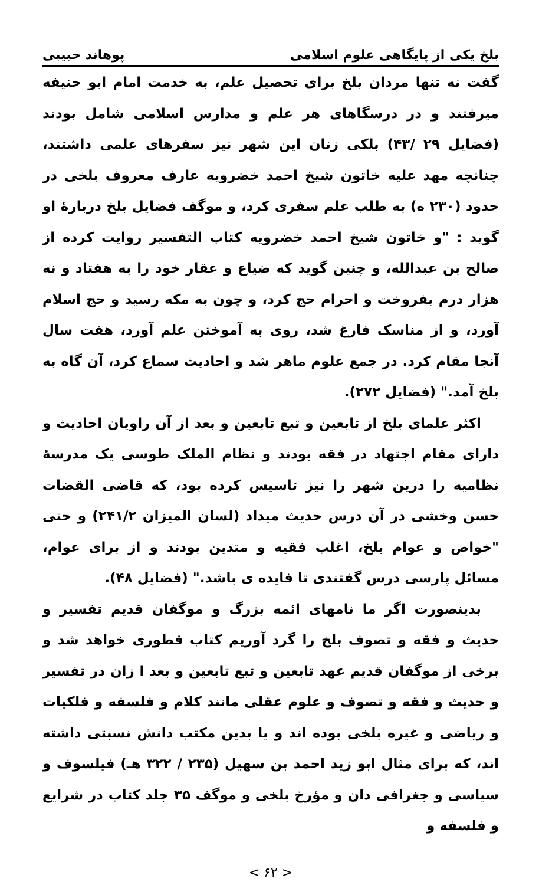بلخ یکی از پایگاهی علوم اسلامی پوهاند حبیبی
گفت نه تنها مردان بلخ برای تحصیل علم، به خدمت امام ابو حنیفه میرفتند و در درسگاهای هر علم و مدارس اسلامی شامل بودند (فضایل ۲۹ /۴۳) بلکی زنان این شهر نیز سفرهای علمی داشتند، چنانچه مهد علیه خاتون شیخ احمد خضرویه عارف معروف بلخی در حدود (۲۳۰ ه) به طلب علم سفری کرد، و موگف فضایل بلخ دربارهٔ او گوید : "و خاتون شیخ احمد خضرویه کتاب التفسیر روایت کرده از صالح بن عبدالله، و چنین گوید که ضیاع و عقار خود را به هفتاد و نه هزار درم بفروخت و احرام حج کرد، و چون به مکه رسید و حج اسلام آورد، و از مناسک فارغ شد، روی به آموختن علم آورد، هفت سال آنجا مقام کرد. در جمع علوم ماهر شد و احادیث سماع کرد، آن گاه به بلخ آمد." (فضایل ۲۷۲).
اکثر علمای بلخ از تابعین و تبع تابعین و بعد از آن راویان احادیث و دارای مقام اجتهاد در فقه بودند و نظام الملک طوسی یک مدرسهٔ نظامیه را درین شهر را نیز تاسیس کرده بود، که قاضی القضات حسن وخشی در آن درس حدیث میداد (لسان المیزان ۲۴۱/۲) و حتی "خواص و عوام بلخ، اغلب فقیه و متدین بودند و از برای عوام، مسائل پارسی درس گفتندی تا فایده ی باشد." (فضایل ۴۸).
بدینصورت اگر ما نامهای ائمه بزرگ و موگفان قدیم تفسیر و حدیث و فقه و تصوف بلخ را گرد آوریم کتاب قطوری خواهد شد و برخی از موگفان قدیم عهد تابعین و تبع تابعین و بعد ا زان در تفسیر و حدیث و فقه و تصوف و علوم عقلی مانند کلام و فلسفه و فلکیات و ریاضی و غیره بلخی بوده اند و یا بدین مکتب دانش نسبتی داشته اند، که برای مثال ابو زید احمد بن سهیل (۲۳۵ / ۳۲۲ هـ) فیلسوف و سیاسی و جغرافی دان و مؤرخ بلخی و موگف ۳۵ جلد کتاب در شرایع و فلسفه و
< ۶۲ >